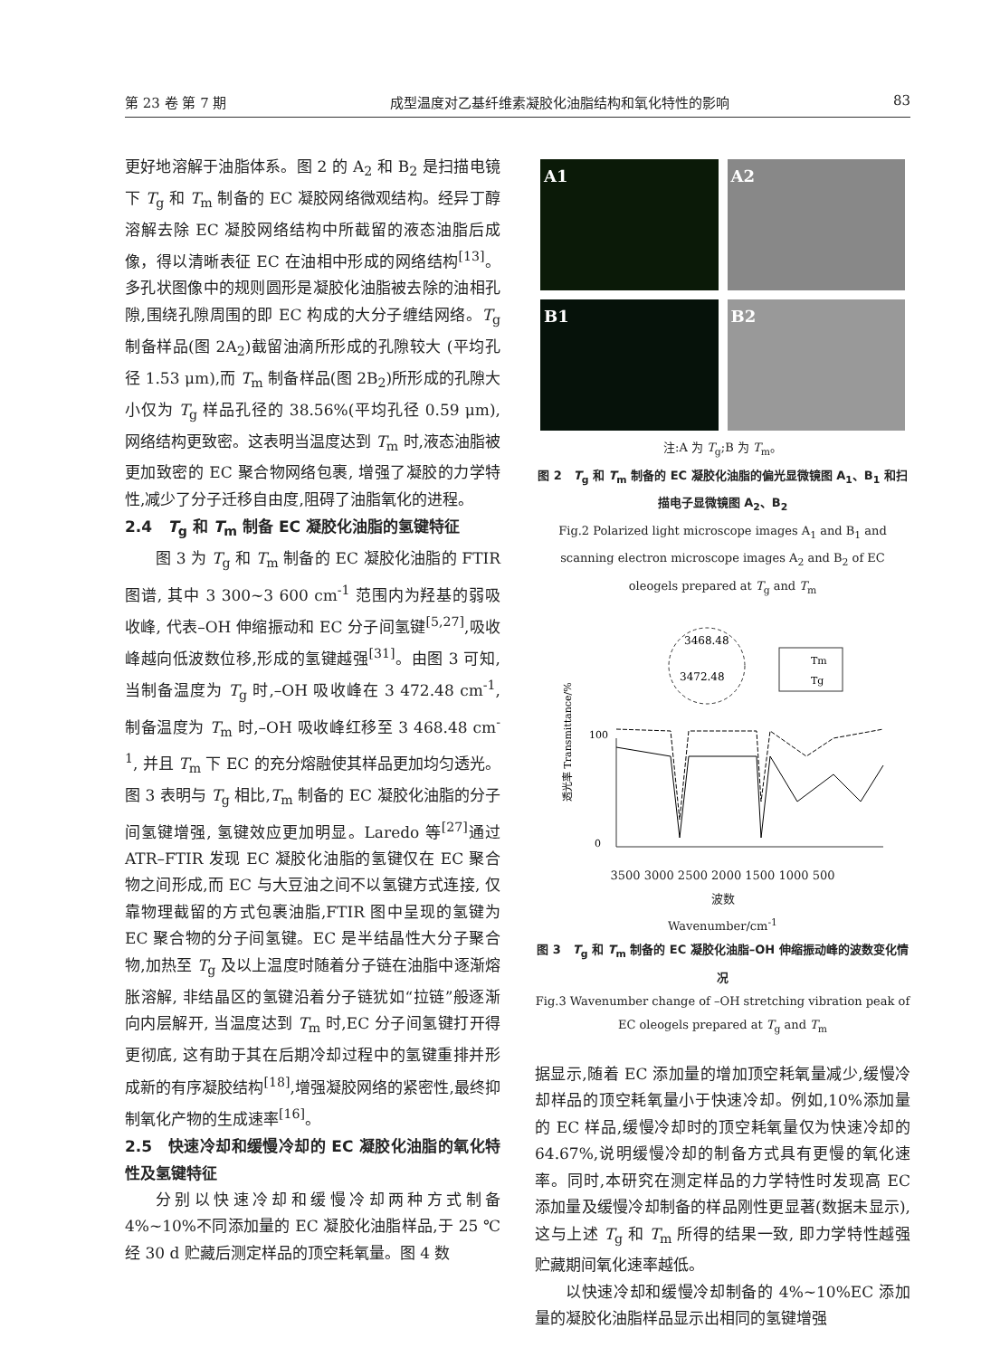第 23 卷 第 7 期 成型温度对乙基纤维素凝胶化油脂结构和氧化特性的影响 83
更好地溶解于油脂体系。图 2 的 A<sub>2</sub> 和 B<sub>2</sub> 是扫描电镜下 T<sub>g</sub> 和 T<sub>m</sub> 制备的 EC 凝胶网络微观结构。经异丁醇溶解去除 EC 凝胶网络结构中所截留的液态油脂后成像，得以清晰表征 EC 在油相中形成的网络结构<sup>[13]</sup>。多孔状图像中的规则圆形是凝胶化油脂被去除的油相孔隙,围绕孔隙周围的即 EC 构成的大分子缠结网络。T<sub>g</sub> 制备样品(图 2A<sub>2</sub>)截留油滴所形成的孔隙较大 (平均孔径 1.53 μm),而 T<sub>m</sub> 制备样品(图 2B<sub>2</sub>)所形成的孔隙大小仅为 T<sub>g</sub> 样品孔径的 38.56%(平均孔径 0.59 μm), 网络结构更致密。这表明当温度达到 T<sub>m</sub> 时,液态油脂被更加致密的 EC 聚合物网络包裹, 增强了凝胶的力学特性,减少了分子迁移自由度,阻碍了油脂氧化的进程。
2.4　T<sub>g</sub> 和 T<sub>m</sub> 制备 EC 凝胶化油脂的氢键特征
图 3 为 T<sub>g</sub> 和 T<sub>m</sub> 制备的 EC 凝胶化油脂的 FTIR 图谱, 其中 3 300~3 600 cm<sup>-1</sup> 范围内为羟基的弱吸收峰, 代表–OH 伸缩振动和 EC 分子间氢键<sup>[5,27]</sup>,吸收峰越向低波数位移,形成的氢键越强<sup>[31]</sup>。由图 3 可知,当制备温度为 T<sub>g</sub> 时,–OH 吸收峰在 3 472.48 cm<sup>-1</sup>, 制备温度为 T<sub>m</sub> 时,–OH 吸收峰红移至 3 468.48 cm<sup>-1</sup>, 并且 T<sub>m</sub> 下 EC 的充分熔融使其样品更加均匀透光。图 3 表明与 T<sub>g</sub> 相比,T<sub>m</sub> 制备的 EC 凝胶化油脂的分子间氢键增强, 氢键效应更加明显。Laredo 等<sup>[27]</sup>通过 ATR–FTIR 发现 EC 凝胶化油脂的氢键仅在 EC 聚合物之间形成,而 EC 与大豆油之间不以氢键方式连接, 仅靠物理截留的方式包裹油脂,FTIR 图中呈现的氢键为 EC 聚合物的分子间氢键。EC 是半结晶性大分子聚合物,加热至 T<sub>g</sub> 及以上温度时随着分子链在油脂中逐渐熔胀溶解, 非结晶区的氢键沿着分子链犹如“拉链”般逐渐向内层解开, 当温度达到 T<sub>m</sub> 时,EC 分子间氢键打开得更彻底, 这有助于其在后期冷却过程中的氢键重排并形成新的有序凝胶结构<sup>[18]</sup>,增强凝胶网络的紧密性,最终抑制氧化产物的生成速率<sup>[16]</sup>。
2.5　快速冷却和缓慢冷却的 EC 凝胶化油脂的氧化特性及氢键特征
分别以快速冷却和缓慢冷却两种方式制备 4%~10%不同添加量的 EC 凝胶化油脂样品,于 25 ℃经 30 d 贮藏后测定样品的顶空耗氧量。图 4 数
A1
A2
B1
B2
注:A 为 T<sub>g</sub>;B 为 T<sub>m</sub>。
图 2　T<sub>g</sub> 和 T<sub>m</sub> 制备的 EC 凝胶化油脂的偏光显微镜图 A<sub>1</sub>、B<sub>1</sub> 和扫描电子显微镜图 A<sub>2</sub>、B<sub>2</sub>
Fig.2 Polarized light microscope images A<sub>1</sub> and B<sub>1</sub> and scanning electron microscope images A<sub>2</sub> and B<sub>2</sub> of EC oleogels prepared at T<sub>g</sub> and T<sub>m</sub>
3468.48
3472.48
Tm
Tg
100
0
透光率 Transmittance/%
3500 3000 2500 2000 1500 1000 500
波数
Wavenumber/cm<sup>-1</sup>
图 3　T<sub>g</sub> 和 T<sub>m</sub> 制备的 EC 凝胶化油脂–OH 伸缩振动峰的波数变化情况
Fig.3 Wavenumber change of –OH stretching vibration peak of EC oleogels prepared at T<sub>g</sub> and T<sub>m</sub>
据显示,随着 EC 添加量的增加顶空耗氧量减少,缓慢冷却样品的顶空耗氧量小于快速冷却。例如,10%添加量的 EC 样品,缓慢冷却时的顶空耗氧量仅为快速冷却的 64.67%,说明缓慢冷却的制备方式具有更慢的氧化速率。同时,本研究在测定样品的力学特性时发现高 EC 添加量及缓慢冷却制备的样品刚性更显著(数据未显示),这与上述 T<sub>g</sub> 和 T<sub>m</sub> 所得的结果一致, 即力学特性越强贮藏期间氧化速率越低。
以快速冷却和缓慢冷却制备的 4%~10%EC 添加量的凝胶化油脂样品显示出相同的氢键增强